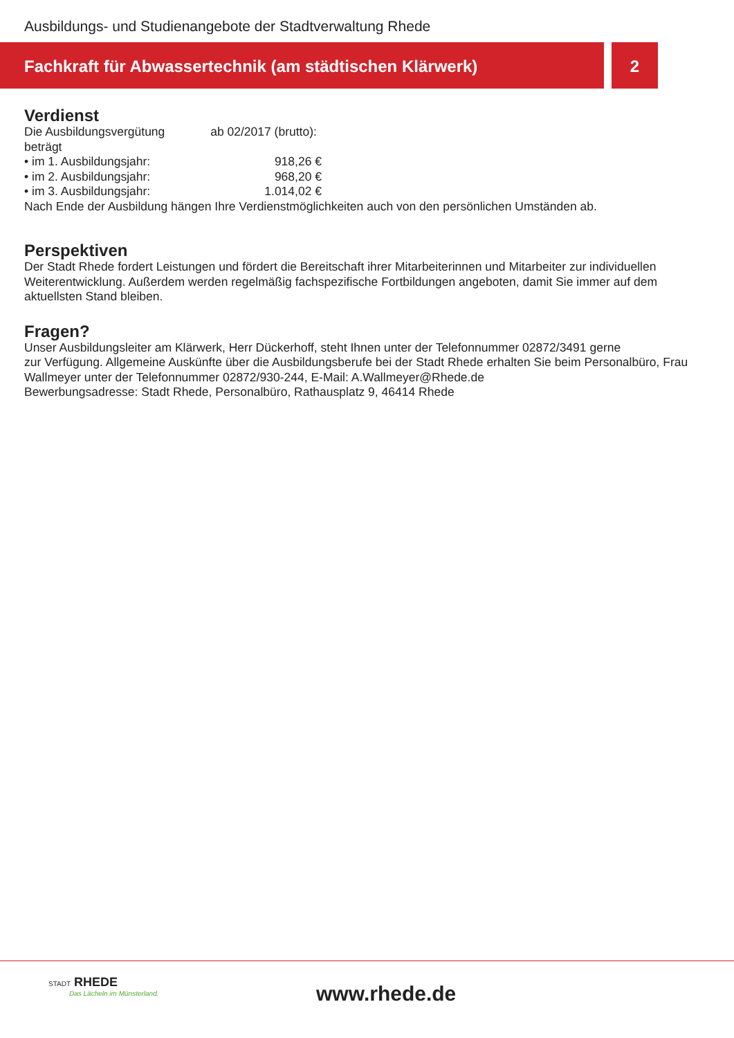Ausbildungs- und Studienangebote der Stadtverwaltung Rhede
Fachkraft für Abwassertechnik (am städtischen Klärwerk) 2
Verdienst
Die Ausbildungsvergütung beträgt ab 02/2017 (brutto):
• im 1. Ausbildungsjahr: 918,26 €
• im 2. Ausbildungsjahr: 968,20 €
• im 3. Ausbildungsjahr: 1.014,02 €
Nach Ende der Ausbildung hängen Ihre Verdienstmöglichkeiten auch von den persönlichen Umständen ab.
Perspektiven
Der Stadt Rhede fordert Leistungen und fördert die Bereitschaft ihrer Mitarbeiterinnen und Mitarbeiter zur individuellen Weiterentwicklung. Außerdem werden regelmäßig fachspezifische Fortbildungen angeboten, damit Sie immer auf dem aktuellsten Stand bleiben.
Fragen?
Unser Ausbildungsleiter am Klärwerk, Herr Dückerhoff, steht Ihnen unter der Telefonnummer 02872/3491 gerne
zur Verfügung. Allgemeine Auskünfte über die Ausbildungsberufe bei der Stadt Rhede erhalten Sie beim Personalbüro, Frau Wallmeyer unter der Telefonnummer 02872/930-244, E-Mail: A.Wallmeyer@Rhede.de
Bewerbungsadresse: Stadt Rhede, Personalbüro, Rathausplatz 9, 46414 Rhede
STADT RHEDE
Das Lächeln im Münsterland.
www.rhede.de